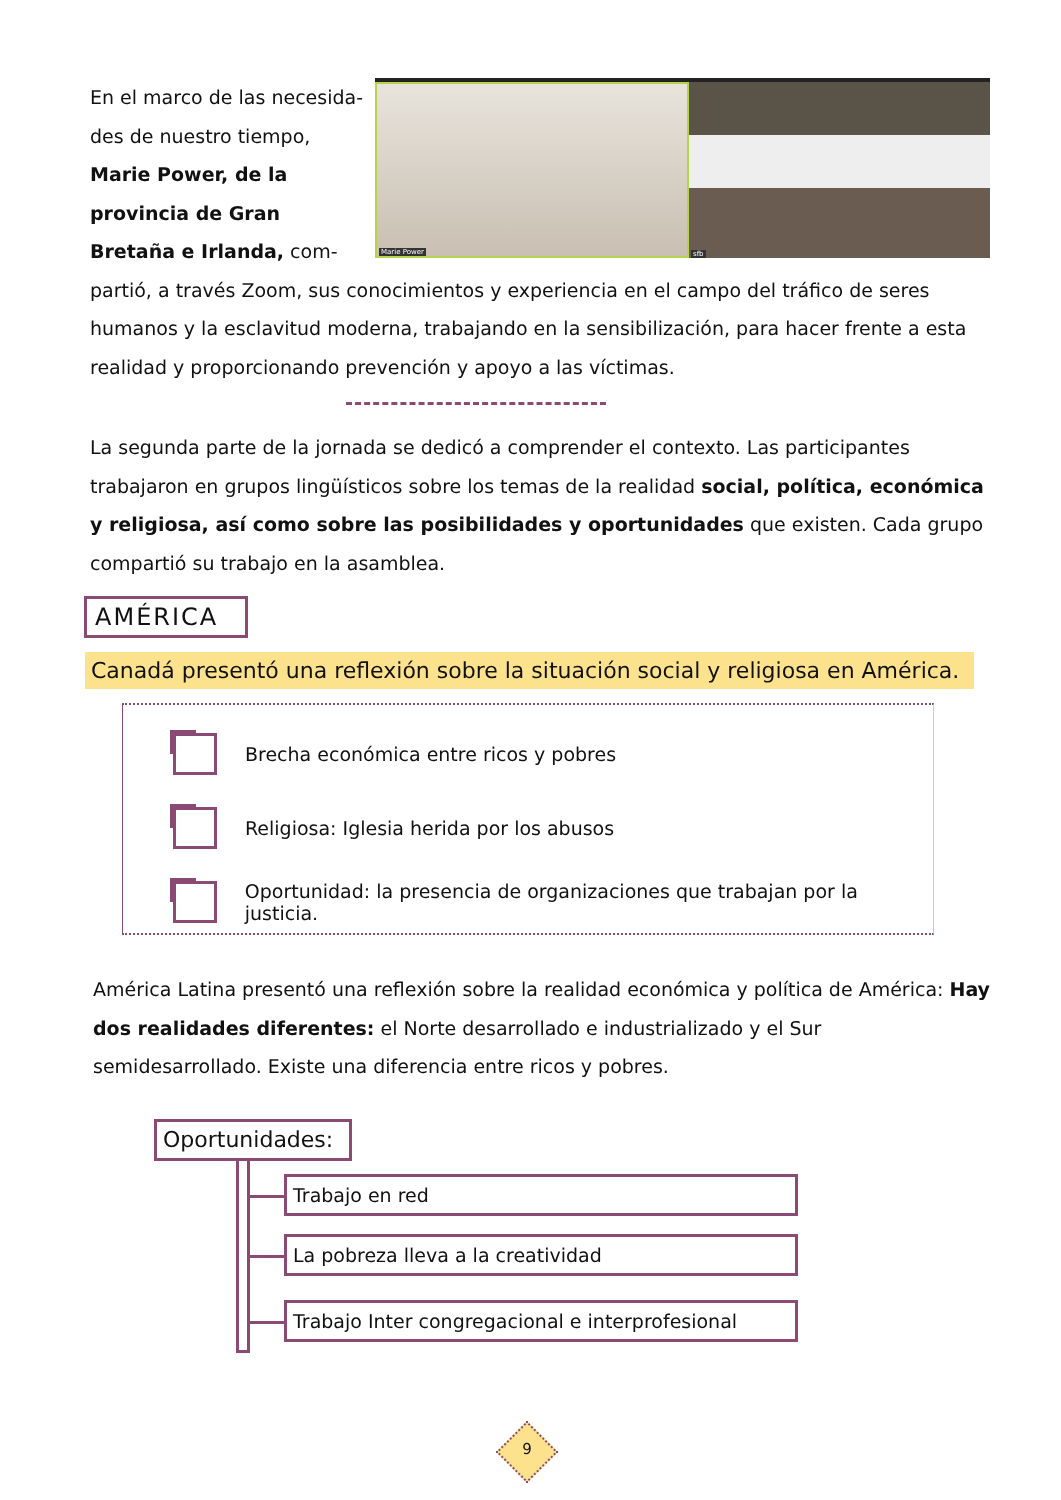Marie Power
sfb
En el marco de las necesida-des de nuestro tiempo, Marie Power, de la provincia de Gran Bretaña e Irlanda, com-partió, a través Zoom, sus conocimientos y experiencia en el campo del tráfico de seres humanos y la esclavitud moderna, trabajando en la sensibilización, para hacer frente a esta realidad y proporcionando prevención y apoyo a las víctimas.
La segunda parte de la jornada se dedicó a comprender el contexto. Las participantes trabajaron en grupos lingüísticos sobre los temas de la realidad social, política, económica y religiosa, así como sobre las posibilidades y oportunidades que existen. Cada grupo compartió su trabajo en la asamblea.
AMÉRICA
Canadá presentó una reflexión sobre la situación social y religiosa en América.
Brecha económica entre ricos y pobres
Religiosa: Iglesia herida por los abusos
Oportunidad: la presencia de organizaciones que trabajan por la justicia.
América Latina presentó una reflexión sobre la realidad económica y política de América: Hay dos realidades diferentes: el Norte desarrollado e industrializado y el Sur semidesarrollado. Existe una diferencia entre ricos y pobres.
Oportunidades:
Trabajo en red
La pobreza lleva a la creatividad
Trabajo Inter congregacional e interprofesional
9